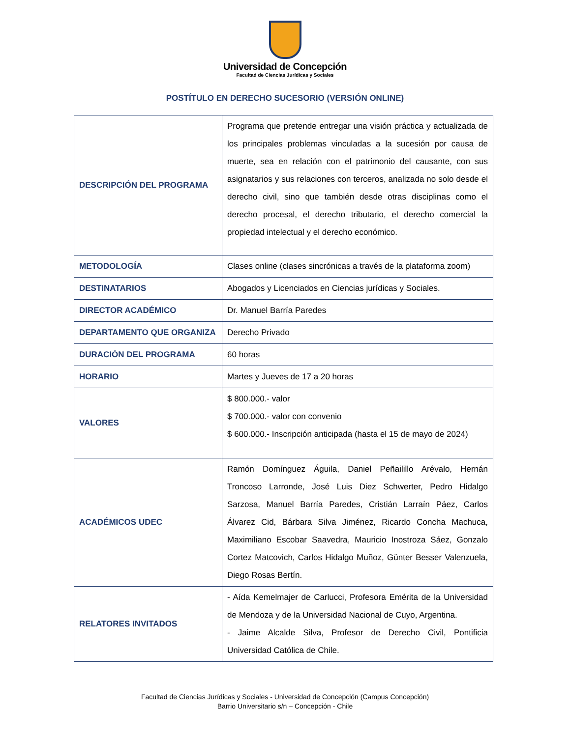Universidad de Concepción
Facultad de Ciencias Jurídicas y Sociales
POSTÍTULO EN DERECHO SUCESORIO (VERSIÓN ONLINE)
| DESCRIPCIÓN DEL PROGRAMA | Programa que pretende entregar una visión práctica y actualizada de los principales problemas vinculadas a la sucesión por causa de muerte, sea en relación con el patrimonio del causante, con sus asignatarios y sus relaciones con terceros, analizada no solo desde el derecho civil, sino que también desde otras disciplinas como el derecho procesal, el derecho tributario, el derecho comercial la propiedad intelectual y el derecho económico. |
| METODOLOGÍA | Clases online (clases sincrónicas a través de la plataforma zoom) |
| DESTINATARIOS | Abogados y Licenciados en Ciencias jurídicas y Sociales. |
| DIRECTOR ACADÉMICO | Dr. Manuel Barría Paredes |
| DEPARTAMENTO QUE ORGANIZA | Derecho Privado |
| DURACIÓN DEL PROGRAMA | 60 horas |
| HORARIO | Martes y Jueves de 17 a 20 horas |
| VALORES | $ 800.000.- valor $ 700.000.- valor con convenio $ 600.000.- Inscripción anticipada (hasta el 15 de mayo de 2024) |
| ACADÉMICOS UDEC | Ramón Domínguez Águila, Daniel Peñailillo Arévalo, Hernán Troncoso Larronde, José Luis Diez Schwerter, Pedro Hidalgo Sarzosa, Manuel Barría Paredes, Cristián Larraín Páez, Carlos Álvarez Cid, Bárbara Silva Jiménez, Ricardo Concha Machuca, Maximiliano Escobar Saavedra, Mauricio Inostroza Sáez, Gonzalo Cortez Matcovich, Carlos Hidalgo Muñoz, Günter Besser Valenzuela, Diego Rosas Bertín. |
| RELATORES INVITADOS | - Aída Kemelmajer de Carlucci, Profesora Emérita de la Universidad de Mendoza y de la Universidad Nacional de Cuyo, Argentina. - Jaime Alcalde Silva, Profesor de Derecho Civil, Pontificia Universidad Católica de Chile. |
Facultad de Ciencias Jurídicas y Sociales - Universidad de Concepción (Campus Concepción)
Barrio Universitario s/n – Concepción - Chile